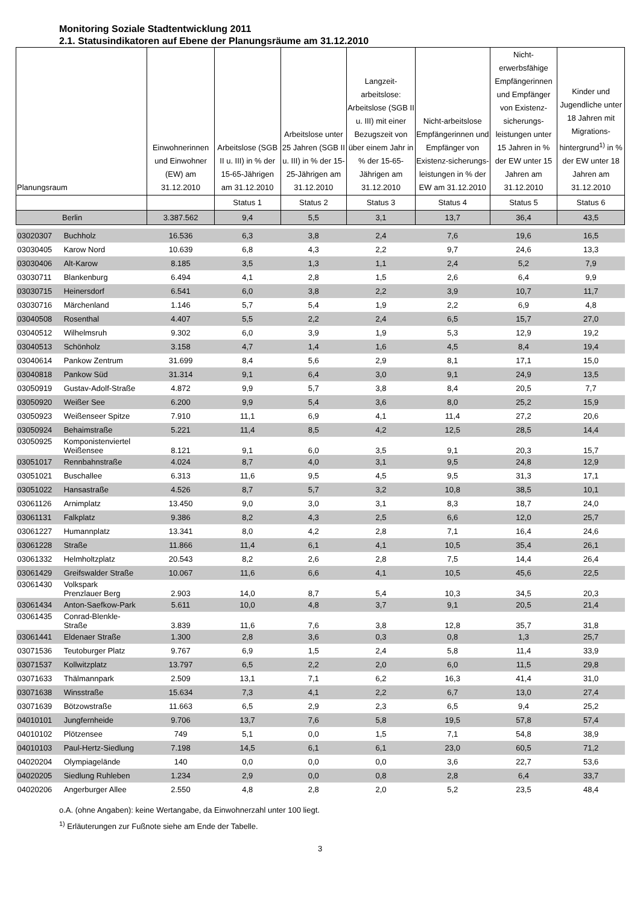Monitoring Soziale Stadtentwicklung 2011
2.1. Statusindikatoren auf Ebene der Planungsräume am 31.12.2010
| Planungsraum | | Einwohnerinnen und Einwohner (EW) am 31.12.2010 | Arbeitslose (SGB II u. III) in % der 15-65-Jährigen am 31.12.2010 | Arbeitslose unter 25 Jahren (SGB II u. III) in % der 15-25-Jährigen am 31.12.2010 | Langzeit-arbeitslose: Arbeitslose (SGB II u. III) mit einer Bezugszeit von über einem Jahr in % der 15-65-Jährigen am 31.12.2010 | Nicht-arbeitslose Empfängerinnen und Empfänger von Existenz-sicherungs-leistungen in % der EW am 31.12.2010 | Nicht-erwerbsfähige Empfängerinnen und Empfänger von Existenz-sicherungs-leistungen unter 15 Jahren in % der EW unter 15 Jahren am 31.12.2010 | Kinder und Jugendliche unter 18 Jahren mit Migrations-hintergrund<sup>1)</sup> in % der EW unter 18 Jahren am 31.12.2010 |
| --- | --- | --- | --- | --- | --- | --- | --- | --- |
| | | | Status 1 | Status 2 | Status 3 | Status 4 | Status 5 | Status 6 |
| Berlin | | 3.387.562 | 9,4 | 5,5 | 3,1 | 13,7 | 36,4 | 43,5 |
| 03020307 | Buchholz | 16.536 | 6,3 | 3,8 | 2,4 | 7,6 | 19,6 | 16,5 |
| 03030405 | Karow Nord | 10.639 | 6,8 | 4,3 | 2,2 | 9,7 | 24,6 | 13,3 |
| 03030406 | Alt-Karow | 8.185 | 3,5 | 1,3 | 1,1 | 2,4 | 5,2 | 7,9 |
| 03030711 | Blankenburg | 6.494 | 4,1 | 2,8 | 1,5 | 2,6 | 6,4 | 9,9 |
| 03030715 | Heinersdorf | 6.541 | 6,0 | 3,8 | 2,2 | 3,9 | 10,7 | 11,7 |
| 03030716 | Märchenland | 1.146 | 5,7 | 5,4 | 1,9 | 2,2 | 6,9 | 4,8 |
| 03040508 | Rosenthal | 4.407 | 5,5 | 2,2 | 2,4 | 6,5 | 15,7 | 27,0 |
| 03040512 | Wilhelmsruh | 9.302 | 6,0 | 3,9 | 1,9 | 5,3 | 12,9 | 19,2 |
| 03040513 | Schönholz | 3.158 | 4,7 | 1,4 | 1,6 | 4,5 | 8,4 | 19,4 |
| 03040614 | Pankow Zentrum | 31.699 | 8,4 | 5,6 | 2,9 | 8,1 | 17,1 | 15,0 |
| 03040818 | Pankow Süd | 31.314 | 9,1 | 6,4 | 3,0 | 9,1 | 24,9 | 13,5 |
| 03050919 | Gustav-Adolf-Straße | 4.872 | 9,9 | 5,7 | 3,8 | 8,4 | 20,5 | 7,7 |
| 03050920 | Weißer See | 6.200 | 9,9 | 5,4 | 3,6 | 8,0 | 25,2 | 15,9 |
| 03050923 | Weißenseer Spitze | 7.910 | 11,1 | 6,9 | 4,1 | 11,4 | 27,2 | 20,6 |
| 03050924 | Behaimstraße | 5.221 | 11,4 | 8,5 | 4,2 | 12,5 | 28,5 | 14,4 |
| 03050925 | Komponistenviertel Weißensee | 8.121 | 9,1 | 6,0 | 3,5 | 9,1 | 20,3 | 15,7 |
| 03051017 | Rennbahnstraße | 4.024 | 8,7 | 4,0 | 3,1 | 9,5 | 24,8 | 12,9 |
| 03051021 | Buschallee | 6.313 | 11,6 | 9,5 | 4,5 | 9,5 | 31,3 | 17,1 |
| 03051022 | Hansastraße | 4.526 | 8,7 | 5,7 | 3,2 | 10,8 | 38,5 | 10,1 |
| 03061126 | Arnimplatz | 13.450 | 9,0 | 3,0 | 3,1 | 8,3 | 18,7 | 24,0 |
| 03061131 | Falkplatz | 9.386 | 8,2 | 4,3 | 2,5 | 6,6 | 12,0 | 25,7 |
| 03061227 | Humannplatz | 13.341 | 8,0 | 4,2 | 2,8 | 7,1 | 16,4 | 24,6 |
| 03061228 | Straße | 11.866 | 11,4 | 6,1 | 4,1 | 10,5 | 35,4 | 26,1 |
| 03061332 | Helmholtzplatz | 20.543 | 8,2 | 2,6 | 2,8 | 7,5 | 14,4 | 26,4 |
| 03061429 | Greifswalder Straße | 10.067 | 11,6 | 6,6 | 4,1 | 10,5 | 45,6 | 22,5 |
| 03061430 | Volkspark Prenzlauer Berg | 2.903 | 14,0 | 8,7 | 5,4 | 10,3 | 34,5 | 20,3 |
| 03061434 | Anton-Saefkow-Park | 5.611 | 10,0 | 4,8 | 3,7 | 9,1 | 20,5 | 21,4 |
| 03061435 | Conrad-Blenkle- Straße | 3.839 | 11,6 | 7,6 | 3,8 | 12,8 | 35,7 | 31,8 |
| 03061441 | Eldenaer Straße | 1.300 | 2,8 | 3,6 | 0,3 | 0,8 | 1,3 | 25,7 |
| 03071536 | Teutoburger Platz | 9.767 | 6,9 | 1,5 | 2,4 | 5,8 | 11,4 | 33,9 |
| 03071537 | Kollwitzplatz | 13.797 | 6,5 | 2,2 | 2,0 | 6,0 | 11,5 | 29,8 |
| 03071633 | Thälmannpark | 2.509 | 13,1 | 7,1 | 6,2 | 16,3 | 41,4 | 31,0 |
| 03071638 | Winsstraße | 15.634 | 7,3 | 4,1 | 2,2 | 6,7 | 13,0 | 27,4 |
| 03071639 | Bötzowstraße | 11.663 | 6,5 | 2,9 | 2,3 | 6,5 | 9,4 | 25,2 |
| 04010101 | Jungfernheide | 9.706 | 13,7 | 7,6 | 5,8 | 19,5 | 57,8 | 57,4 |
| 04010102 | Plötzensee | 749 | 5,1 | 0,0 | 1,5 | 7,1 | 54,8 | 38,9 |
| 04010103 | Paul-Hertz-Siedlung | 7.198 | 14,5 | 6,1 | 6,1 | 23,0 | 60,5 | 71,2 |
| 04020204 | Olympiagelände | 140 | 0,0 | 0,0 | 0,0 | 3,6 | 22,7 | 53,6 |
| 04020205 | Siedlung Ruhleben | 1.234 | 2,9 | 0,0 | 0,8 | 2,8 | 6,4 | 33,7 |
| 04020206 | Angerburger Allee | 2.550 | 4,8 | 2,8 | 2,0 | 5,2 | 23,5 | 48,4 |
o.A. (ohne Angaben): keine Wertangabe, da Einwohnerzahl unter 100 liegt.
<sup>1)</sup> Erläuterungen zur Fußnote siehe am Ende der Tabelle.
3